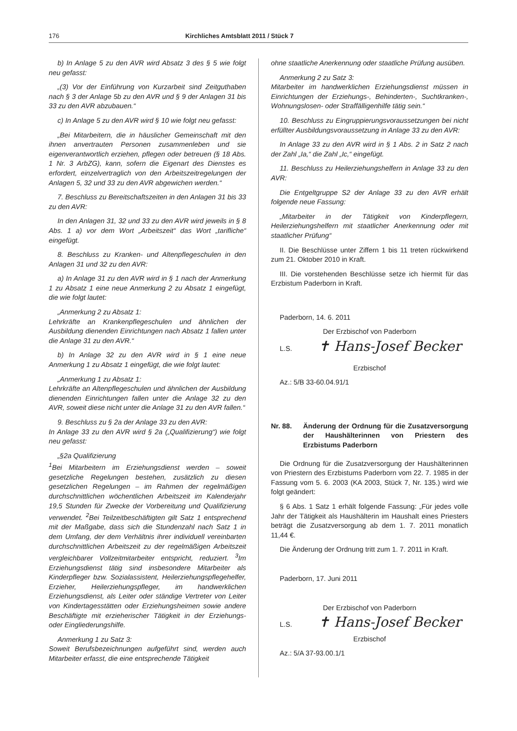176 Kirchliches Amtsblatt 2011 / Stück 7
b) In Anlage 5 zu den AVR wird Absatz 3 des § 5 wie folgt neu gefasst:
„(3) Vor der Einführung von Kurzarbeit sind Zeitguthaben nach § 3 der Anlage 5b zu den AVR und § 9 der Anlagen 31 bis 33 zu den AVR abzubauen.“
c) In Anlage 5 zu den AVR wird § 10 wie folgt neu gefasst:
„Bei Mitarbeitern, die in häuslicher Gemeinschaft mit den ihnen anvertrauten Personen zusammenleben und sie eigenverantwortlich erziehen, pflegen oder betreuen (§ 18 Abs. 1 Nr. 3 ArbZG), kann, sofern die Eigenart des Dienstes es erfordert, einzelvertraglich von den Arbeitszeitregelungen der Anlagen 5, 32 und 33 zu den AVR abgewichen werden.“
7. Beschluss zu Bereitschaftszeiten in den Anlagen 31 bis 33 zu den AVR:
In den Anlagen 31, 32 und 33 zu den AVR wird jeweils in § 8 Abs. 1 a) vor dem Wort „Arbeitszeit“ das Wort „tarifliche“ eingefügt.
8. Beschluss zu Kranken- und Altenpflegeschulen in den Anlagen 31 und 32 zu den AVR:
a) In Anlage 31 zu den AVR wird in § 1 nach der Anmerkung 1 zu Absatz 1 eine neue Anmerkung 2 zu Absatz 1 eingefügt, die wie folgt lautet:
„Anmerkung 2 zu Absatz 1:
Lehrkräfte an Krankenpflegeschulen und ähnlichen der Ausbildung dienenden Einrichtungen nach Absatz 1 fallen unter die Anlage 31 zu den AVR.“
b) In Anlage 32 zu den AVR wird in § 1 eine neue Anmerkung 1 zu Absatz 1 eingefügt, die wie folgt lautet:
„Anmerkung 1 zu Absatz 1:
Lehrkräfte an Altenpflegeschulen und ähnlichen der Ausbildung dienenden Einrichtungen fallen unter die Anlage 32 zu den AVR, soweit diese nicht unter die Anlage 31 zu den AVR fallen.“
9. Beschluss zu § 2a der Anlage 33 zu den AVR:
In Anlage 33 zu den AVR wird § 2a („Qualifizierung“) wie folgt neu gefasst:
„§2a Qualifizierung
<sup>1</sup> Bei Mitarbeitern im Erziehungsdienst werden – soweit gesetzliche Regelungen bestehen, zusätzlich zu diesen gesetzlichen Regelungen – im Rahmen der regelmäßigen durchschnittlichen wöchentlichen Arbeitszeit im Kalenderjahr 19,5 Stunden für Zwecke der Vorbereitung und Qualifizierung verwendet. <sup>2</sup>Bei Teilzeitbeschäftigten gilt Satz 1 entsprechend mit der Maßgabe, dass sich die Stundenzahl nach Satz 1 in dem Umfang, der dem Verhältnis ihrer individuell vereinbarten durchschnittlichen Arbeitszeit zu der regelmäßigen Arbeitszeit vergleichbarer Vollzeitmitarbeiter entspricht, reduziert. <sup>3</sup>Im Erziehungsdienst tätig sind insbesondere Mitarbeiter als Kinderpfleger bzw. Sozialassistent, Heilerziehungspflegehelfer, Erzieher, Heilerziehungspfleger, im handwerklichen Erziehungsdienst, als Leiter oder ständige Vertreter von Leiter von Kindertagesstätten oder Erziehungsheimen sowie andere Beschäftigte mit erzieherischer Tätigkeit in der Erziehungs- oder Eingliederungshilfe.
Anmerkung 1 zu Satz 3:
Soweit Berufsbezeichnungen aufgeführt sind, werden auch Mitarbeiter erfasst, die eine entsprechende Tätigkeit
ohne staatliche Anerkennung oder staatliche Prüfung ausüben.
Anmerkung 2 zu Satz 3:
Mitarbeiter im handwerklichen Erziehungsdienst müssen in Einrichtungen der Erziehungs-, Behinderten-, Suchtkranken-, Wohnungslosen- oder Straffälligenhilfe tätig sein.“
10. Beschluss zu Eingruppierungsvoraussetzungen bei nicht erfüllter Ausbildungsvoraussetzung in Anlage 33 zu den AVR:
In Anlage 33 zu den AVR wird in § 1 Abs. 2 in Satz 2 nach der Zahl „Ia,“ die Zahl „Ic,“ eingefügt.
11. Beschluss zu Heilerziehungshelfern in Anlage 33 zu den AVR:
Die Entgeltgruppe S2 der Anlage 33 zu den AVR erhält folgende neue Fassung:
„Mitarbeiter in der Tätigkeit von Kinderpflegern, Heilerziehungshelfern mit staatlicher Anerkennung oder mit staatlicher Prüfung“
II. Die Beschlüsse unter Ziffern 1 bis 11 treten rückwirkend zum 21. Oktober 2010 in Kraft.
III. Die vorstehenden Beschlüsse setze ich hiermit für das Erzbistum Paderborn in Kraft.
Paderborn, 14. 6. 2011
Der Erzbischof von Paderborn
L.S. ✝ Hans-Josef Becker
Erzbischof
Az.: 5/B 33-60.04.91/1
Nr. 88. Änderung der Ordnung für die Zusatzversorgung der Haushälterinnen von Priestern des Erzbistums Paderborn
Die Ordnung für die Zusatzversorgung der Haushälterinnen von Priestern des Erzbistums Paderborn vom 22. 7. 1985 in der Fassung vom 5. 6. 2003 (KA 2003, Stück 7, Nr. 135.) wird wie folgt geändert:
§ 6 Abs. 1 Satz 1 erhält folgende Fassung: „Für jedes volle Jahr der Tätigkeit als Haushälterin im Haushalt eines Priesters beträgt die Zusatzversorgung ab dem 1. 7. 2011 monatlich 11,44 €.
Die Änderung der Ordnung tritt zum 1. 7. 2011 in Kraft.
Paderborn, 17. Juni 2011
Der Erzbischof von Paderborn
L.S. ✝ Hans-Josef Becker
Erzbischof
Az.: 5/A 37-93.00.1/1